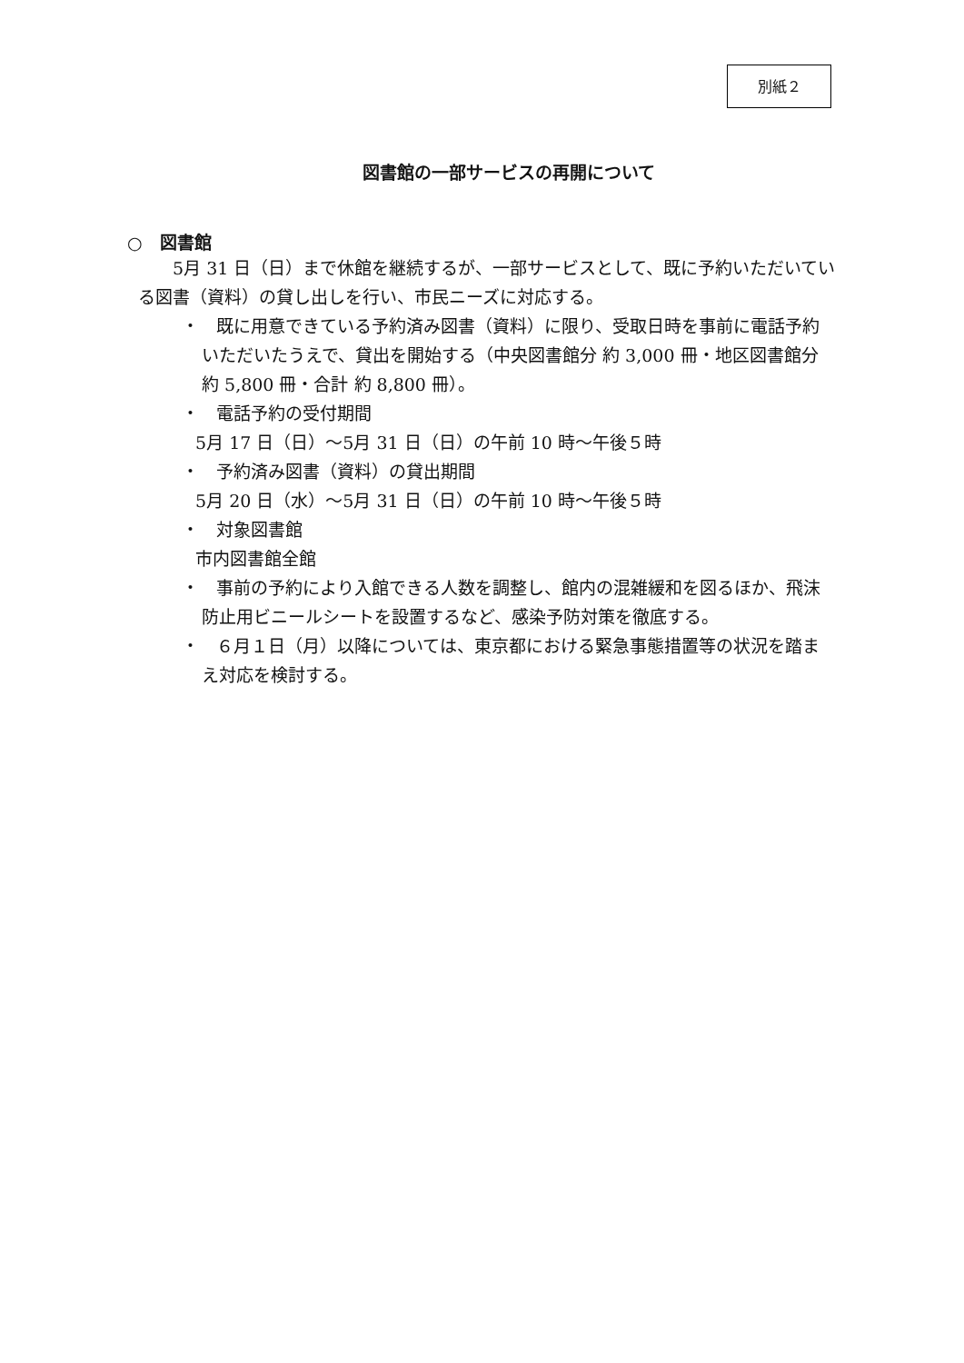別紙２
図書館の一部サービスの再開について
○　図書館
5月 31 日（日）まで休館を継続するが、一部サービスとして、既に予約いただいている図書（資料）の貸し出しを行い、市民ニーズに対応する。
・　既に用意できている予約済み図書（資料）に限り、受取日時を事前に電話予約いただいたうえで、貸出を開始する（中央図書館分 約 3,000 冊・地区図書館分 約 5,800 冊・合計 約 8,800 冊）。
・　電話予約の受付期間
5月 17 日（日）～5月 31 日（日）の午前 10 時～午後５時
・　予約済み図書（資料）の貸出期間
5月 20 日（水）～5月 31 日（日）の午前 10 時～午後５時
・　対象図書館
市内図書館全館
・　事前の予約により入館できる人数を調整し、館内の混雑緩和を図るほか、飛沫防止用ビニールシートを設置するなど、感染予防対策を徹底する。
・　６月１日（月）以降については、東京都における緊急事態措置等の状況を踏まえ対応を検討する。